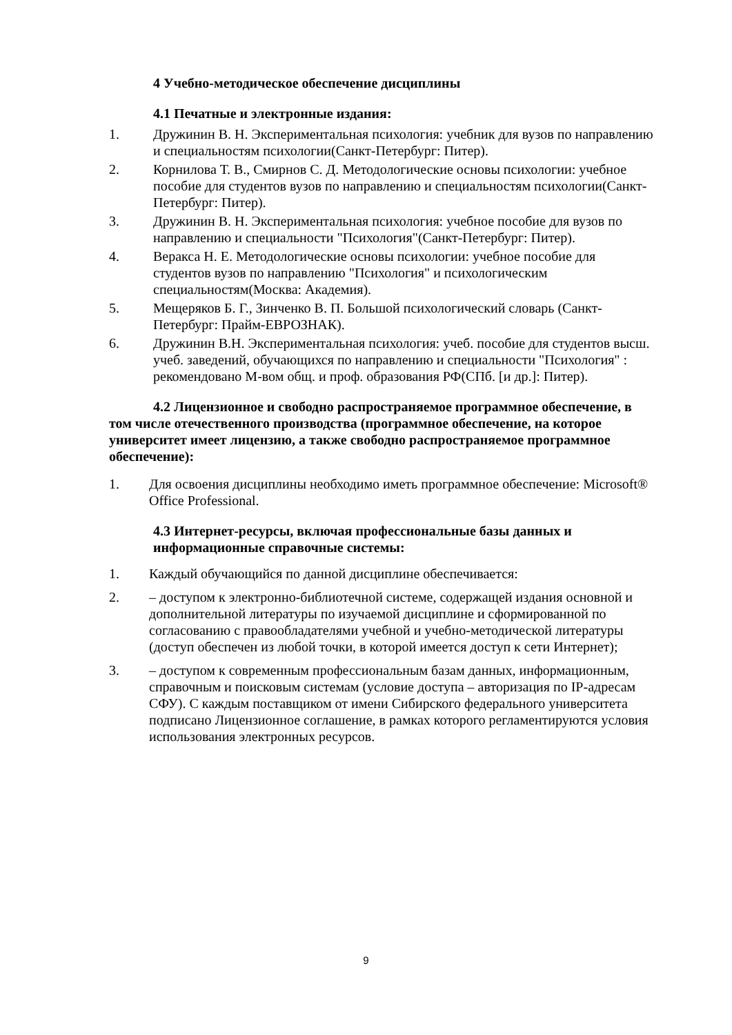4 Учебно-методическое обеспечение дисциплины
4.1 Печатные и электронные издания:
1. Дружинин В. Н. Экспериментальная психология: учебник для вузов по направлению и специальностям психологии(Санкт-Петербург: Питер).
2. Корнилова Т. В., Смирнов С. Д. Методологические основы психологии: учебное пособие для студентов вузов по направлению и специальностям психологии(Санкт-Петербург: Питер).
3. Дружинин В. Н. Экспериментальная психология: учебное пособие для вузов по направлению и специальности "Психология"(Санкт-Петербург: Питер).
4. Веракса Н. Е. Методологические основы психологии: учебное пособие для студентов вузов по направлению "Психология" и психологическим специальностям(Москва: Академия).
5. Мещеряков Б. Г., Зинченко В. П. Большой психологический словарь (Санкт-Петербург: Прайм-ЕВРОЗНАК).
6. Дружинин В.Н. Экспериментальная психология: учеб. пособие для студентов высш. учеб. заведений, обучающихся по направлению и специальности "Психология" : рекомендовано М-вом общ. и проф. образования РФ(СПб. [и др.]: Питер).
4.2 Лицензионное и свободно распространяемое программное обеспечение, в том числе отечественного производства (программное обеспечение, на которое университет имеет лицензию, а также свободно распространяемое программное обеспечение):
1. Для освоения дисциплины необходимо иметь программное обеспечение: Microsoft® Office Professional.
4.3 Интернет-ресурсы, включая профессиональные базы данных и информационные справочные системы:
1. Каждый обучающийся по данной дисциплине обеспечивается:
2. – доступом к электронно-библиотечной системе, содержащей издания основной и дополнительной литературы по изучаемой дисциплине и сформированной по согласованию с правообладателями учебной и учебно-методической литературы (доступ обеспечен из любой точки, в которой имеется доступ к сети Интернет);
3. – доступом к современным профессиональным базам данных, информационным, справочным и поисковым системам (условие доступа – авторизация по IP-адресам СФУ). С каждым поставщиком от имени Сибирского федерального университета подписано Лицензионное соглашение, в рамках которого регламентируются условия использования электронных ресурсов.
9